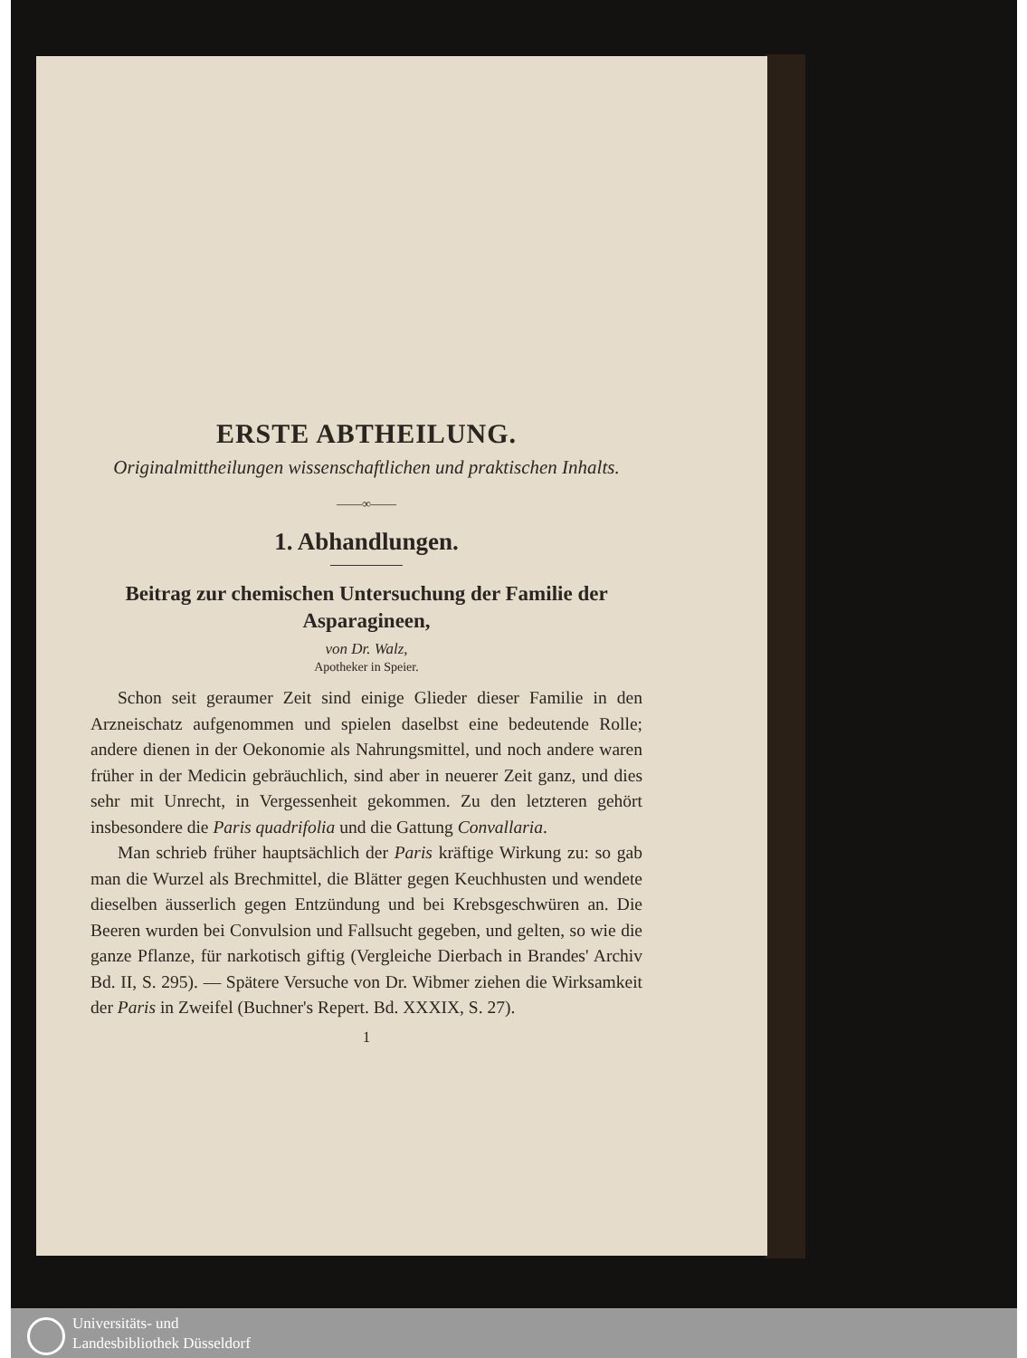ERSTE ABTHEILUNG.
Originalmittheilungen wissenschaftlichen und praktischen Inhalts.
——∞——
1. Abhandlungen.
Beitrag zur chemischen Untersuchung der Familie der Asparagineen,
von Dr. Walz,
Apotheker in Speier.
Schon seit geraumer Zeit sind einige Glieder dieser Familie in den Arzneischatz aufgenommen und spielen daselbst eine bedeutende Rolle; andere dienen in der Oekonomie als Nahrungsmittel, und noch andere waren früher in der Medicin gebräuchlich, sind aber in neuerer Zeit ganz, und dies sehr mit Unrecht, in Vergessenheit gekommen. Zu den letzteren gehört insbesondere die Paris quadrifolia und die Gattung Convallaria.
Man schrieb früher hauptsächlich der Paris kräftige Wirkung zu: so gab man die Wurzel als Brechmittel, die Blätter gegen Keuchhusten und wendete dieselben äusserlich gegen Entzündung und bei Krebsgeschwüren an. Die Beeren wurden bei Convulsion und Fallsucht gegeben, und gelten, so wie die ganze Pflanze, für narkotisch giftig (Vergleiche Dierbach in Brandes' Archiv Bd. II, S. 295). — Spätere Versuche von Dr. Wibmer ziehen die Wirksamkeit der Paris in Zweifel (Buchner's Repert. Bd. XXXIX, S. 27).
1
Universitäts- und
Landesbibliothek Düsseldorf